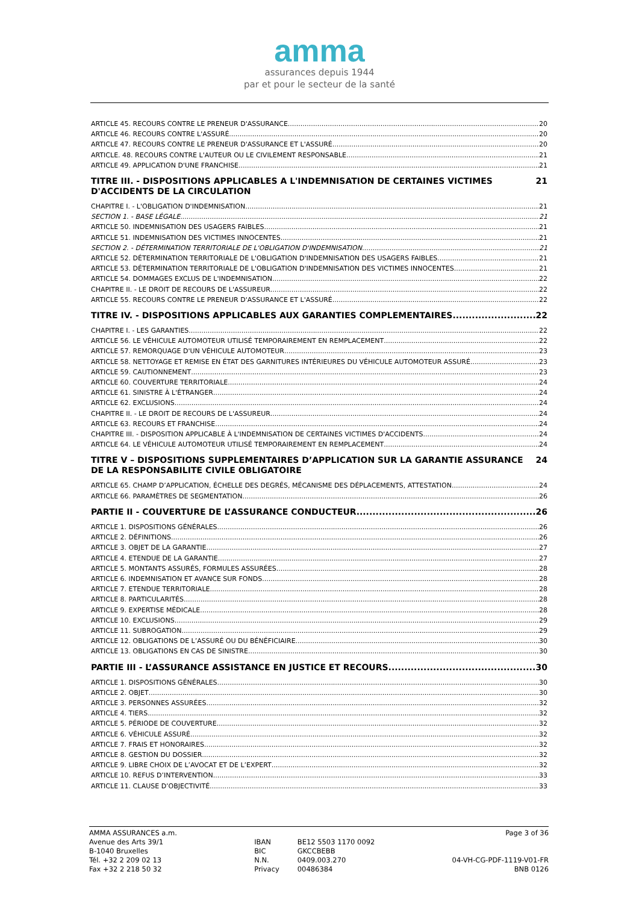amma
assurances depuis 1944
par et pour le secteur de la santé
ARTICLE 45. RECOURS CONTRE LE PRENEUR D'ASSURANCE 20
ARTICLE 46. RECOURS CONTRE L'ASSURÉ 20
ARTICLE 47. RECOURS CONTRE LE PRENEUR D'ASSURANCE ET L'ASSURÉ 20
ARTICLE. 48. RECOURS CONTRE L'AUTEUR OU LE CIVILEMENT RESPONSABLE 21
ARTICLE 49. APPLICATION D'UNE FRANCHISE 21
TITRE III. - DISPOSITIONS APPLICABLES A L'INDEMNISATION DE CERTAINES VICTIMES D'ACCIDENTS DE LA CIRCULATION 21
CHAPITRE I. - L'OBLIGATION D'INDEMNISATION 21
SECTION 1. - BASE LÉGALE 21
ARTICLE 50. INDEMNISATION DES USAGERS FAIBLES 21
ARTICLE 51. INDEMNISATION DES VICTIMES INNOCENTES 21
SECTION 2. - DÉTERMINATION TERRITORIALE DE L'OBLIGATION D'INDEMNISATION 21
ARTICLE 52. DÉTERMINATION TERRITORIALE DE L'OBLIGATION D'INDEMNISATION DES USAGERS FAIBLES 21
ARTICLE 53. DÉTERMINATION TERRITORIALE DE L'OBLIGATION D'INDEMNISATION DES VICTIMES INNOCENTES 21
ARTICLE 54. DOMMAGES EXCLUS DE L'INDEMNISATION 22
CHAPITRE II. - LE DROIT DE RECOURS DE L'ASSUREUR 22
ARTICLE 55. RECOURS CONTRE LE PRENEUR D'ASSURANCE ET L'ASSURÉ 22
TITRE IV. - DISPOSITIONS APPLICABLES AUX GARANTIES COMPLEMENTAIRES 22
CHAPITRE I. - LES GARANTIES 22
ARTICLE 56. LE VÉHICULE AUTOMOTEUR UTILISÉ TEMPORAIREMENT EN REMPLACEMENT 22
ARTICLE 57. REMORQUAGE D'UN VÉHICULE AUTOMOTEUR 23
ARTICLE 58. NETTOYAGE ET REMISE EN ÉTAT DES GARNITURES INTÉRIEURES DU VÉHICULE AUTOMOTEUR ASSURÉ 23
ARTICLE 59. CAUTIONNEMENT 23
ARTICLE 60. COUVERTURE TERRITORIALE 24
ARTICLE 61. SINISTRE À L'ÉTRANGER 24
ARTICLE 62. EXCLUSIONS 24
CHAPITRE II. - LE DROIT DE RECOURS DE L'ASSUREUR 24
ARTICLE 63. RECOURS ET FRANCHISE 24
CHAPITRE III. - DISPOSITION APPLICABLE À L'INDEMNISATION DE CERTAINES VICTIMES D'ACCIDENTS 24
ARTICLE 64. LE VÉHICULE AUTOMOTEUR UTILISÉ TEMPORAIREMENT EN REMPLACEMENT 24
TITRE V – DISPOSITIONS SUPPLEMENTAIRES D’APPLICATION SUR LA GARANTIE ASSURANCE DE LA RESPONSABILITE CIVILE OBLIGATOIRE 24
ARTICLE 65. CHAMP D’APPLICATION, ÉCHELLE DES DEGRÉS, MÉCANISME DES DÉPLACEMENTS, ATTESTATION 24
ARTICLE 66. PARAMÈTRES DE SEGMENTATION 26
PARTIE II - COUVERTURE DE L’ASSURANCE CONDUCTEUR 26
ARTICLE 1. DISPOSITIONS GÉNÉRALES 26
ARTICLE 2. DÉFINITIONS 26
ARTICLE 3. OBJET DE LA GARANTIE 27
ARTICLE 4. ETENDUE DE LA GARANTIE 27
ARTICLE 5. MONTANTS ASSURÉS, FORMULES ASSURÉES 28
ARTICLE 6. INDEMNISATION ET AVANCE SUR FONDS 28
ARTICLE 7. ETENDUE TERRITORIALE 28
ARTICLE 8. PARTICULARITÉS 28
ARTICLE 9. EXPERTISE MÉDICALE 28
ARTICLE 10. EXCLUSIONS 29
ARTICLE 11. SUBROGATION 29
ARTICLE 12. OBLIGATIONS DE L’ASSURÉ OU DU BÉNÉFICIAIRE 30
ARTICLE 13. OBLIGATIONS EN CAS DE SINISTRE 30
PARTIE III - L’ASSURANCE ASSISTANCE EN JUSTICE ET RECOURS 30
ARTICLE 1. DISPOSITIONS GÉNÉRALES 30
ARTICLE 2. OBJET 30
ARTICLE 3. PERSONNES ASSURÉES 32
ARTICLE 4. TIERS 32
ARTICLE 5. PÉRIODE DE COUVERTURE 32
ARTICLE 6. VÉHICULE ASSURÉ 32
ARTICLE 7. FRAIS ET HONORAIRES 32
ARTICLE 8. GESTION DU DOSSIER 32
ARTICLE 9. LIBRE CHOIX DE L’AVOCAT ET DE L’EXPERT 32
ARTICLE 10. REFUS D’INTERVENTION 33
ARTICLE 11. CLAUSE D’OBJECTIVITÉ 33
AMMA ASSURANCES a.m.
Avenue des Arts 39/1
B-1040 Bruxelles
Tél. +32 2 209 02 13
Fax +32 2 218 50 32
IBAN
BIC
N.N.
Privacy
BE12 5503 1170 0092
GKCCBEBB
0409.003.270
00486384
Page 3 of 36
04-VH-CG-PDF-1119-V01-FR
BNB 0126